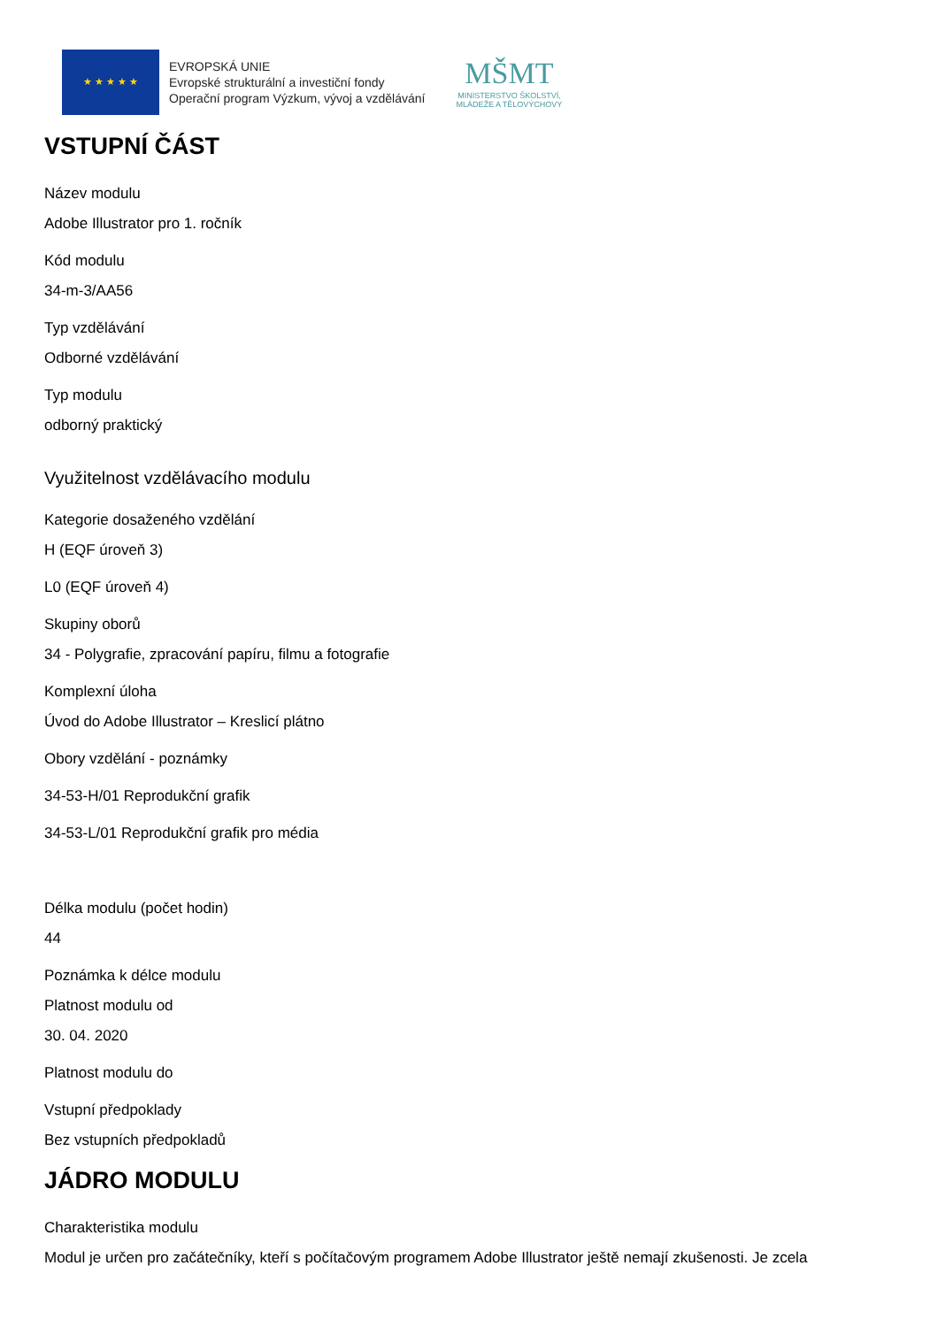★ ★ ★ ★ ★
EVROPSKÁ UNIE
Evropské strukturální a investiční fondy
Operační program Výzkum, vývoj a vzdělávání
MŠMT
MINISTERSTVO ŠKOLSTVÍ,
MLÁDEŽE A TĚLOVÝCHOVY
VSTUPNÍ ČÁST
Název modulu
Adobe Illustrator pro 1. ročník
Kód modulu
34-m-3/AA56
Typ vzdělávání
Odborné vzdělávání
Typ modulu
odborný praktický
Využitelnost vzdělávacího modulu
Kategorie dosaženého vzdělání
H (EQF úroveň 3)
L0 (EQF úroveň 4)
Skupiny oborů
34 - Polygrafie, zpracování papíru, filmu a fotografie
Komplexní úloha
Úvod do Adobe Illustrator – Kreslicí plátno
Obory vzdělání - poznámky
34-53-H/01 Reprodukční grafik
34-53-L/01 Reprodukční grafik pro média
Délka modulu (počet hodin)
44
Poznámka k délce modulu
Platnost modulu od
30. 04. 2020
Platnost modulu do
Vstupní předpoklady
Bez vstupních předpokladů
JÁDRO MODULU
Charakteristika modulu
Modul je určen pro začátečníky, kteří s počítačovým programem Adobe Illustrator ještě nemají zkušenosti. Je zcela